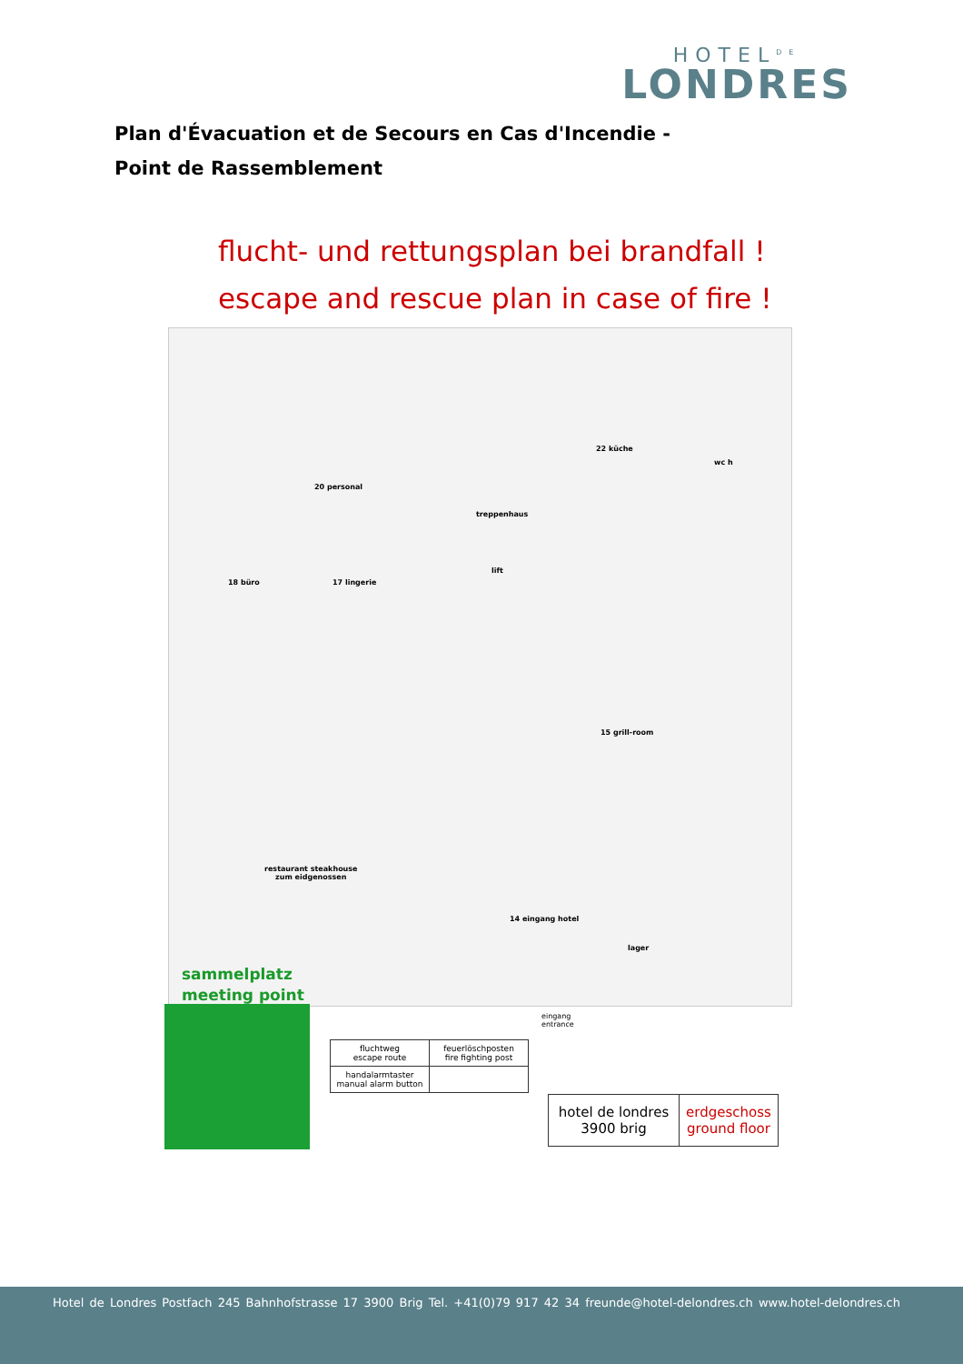HOTEL<sup>DE</sup>
LONDRES
Plan d'Évacuation et de Secours en Cas d'Incendie - Point de Rassemblement
flucht- und rettungsplan bei brandfall !
escape and rescue plan in case of fire !
22 küche
wc h
20 personal
treppenhaus
lift
18 büro 17 lingerie
15 grill-room
restaurant steakhouse
zum eidgenossen
14 eingang hotel
lager
eingang
entrance
sammelplatz
meeting point
| fluchtweg escape route | feuerlöschposten fire fighting post | | |
| handalarmtaster manual alarm button | | | |
| hotel de londres 3900 brig | erdgeschoss ground floor |
Hotel de Londres Postfach 245 Bahnhofstrasse 17 3900 Brig Tel. +41(0)79 917 42 34 freunde@hotel-delondres.ch www.hotel-delondres.ch